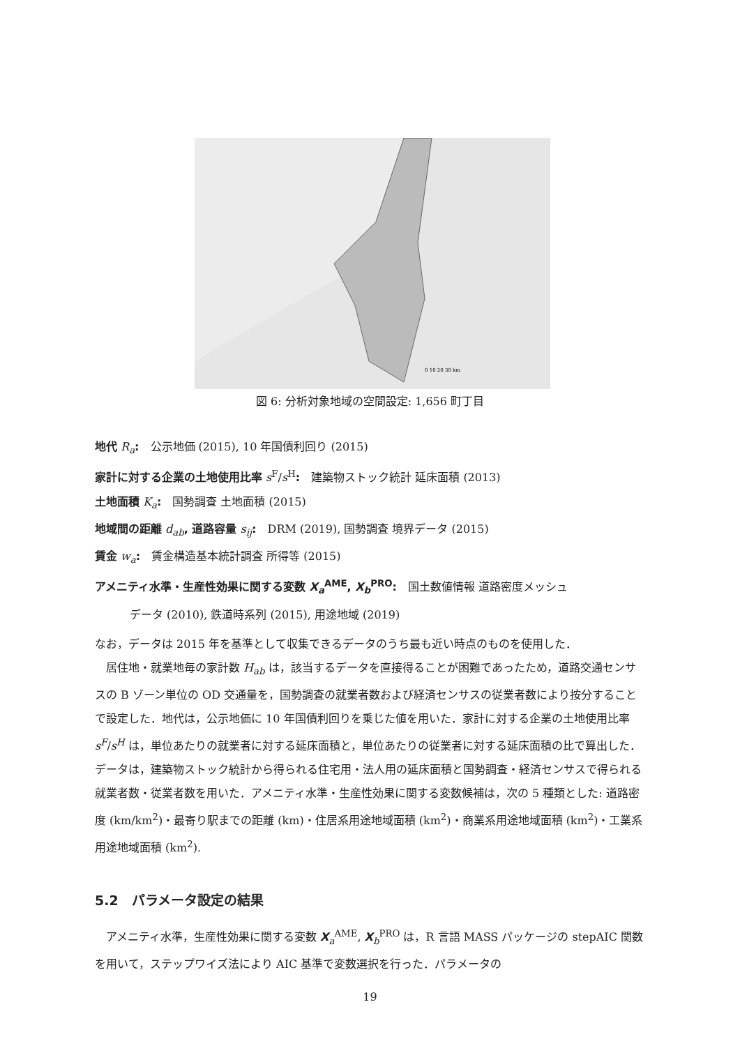0 10 20 30 km
図 6: 分析対象地域の空間設定: 1,656 町丁目
地代 R<sub>a</sub>:　公示地価 (2015), 10 年国債利回り (2015)
家計に対する企業の土地使用比率 s<sup>F</sup>/s<sup>H</sup>:　建築物ストック統計 延床面積 (2013)
土地面積 K<sub>a</sub>:　国勢調査 土地面積 (2015)
地域間の距離 d<sub>ab</sub>, 道路容量 s<sub>ij</sub>:　DRM (2019), 国勢調査 境界データ (2015)
賃金 w<sub>a</sub>:　賃金構造基本統計調査 所得等 (2015)
アメニティ水準・生産性効果に関する変数 X<sub>a</sub><sup>AME</sup>, X<sub>b</sub><sup>PRO</sup>:　国土数値情報 道路密度メッシュ
データ (2010), 鉄道時系列 (2015), 用途地域 (2019)
なお，データは 2015 年を基準として収集できるデータのうち最も近い時点のものを使用した．
　居住地・就業地毎の家計数 H<sub>ab</sub> は，該当するデータを直接得ることが困難であったため，道路交通センサスの B ゾーン単位の OD 交通量を，国勢調査の就業者数および経済センサスの従業者数により按分することで設定した．地代は，公示地価に 10 年国債利回りを乗じた値を用いた．家計に対する企業の土地使用比率 s<sup>F</sup>/s<sup>H</sup> は，単位あたりの就業者に対する延床面積と，単位あたりの従業者に対する延床面積の比で算出した．データは，建築物ストック統計から得られる住宅用・法人用の延床面積と国勢調査・経済センサスで得られる就業者数・従業者数を用いた．アメニティ水準・生産性効果に関する変数候補は，次の 5 種類とした: 道路密度 (km/km<sup>2</sup>)・最寄り駅までの距離 (km)・住居系用途地域面積 (km<sup>2</sup>)・商業系用途地域面積 (km<sup>2</sup>)・工業系用途地域面積 (km<sup>2</sup>).
5.2　パラメータ設定の結果
　アメニティ水準，生産性効果に関する変数 X<sub>a</sub><sup>AME</sup>, X<sub>b</sub><sup>PRO</sup> は，R 言語 MASS パッケージの stepAIC 関数を用いて，ステップワイズ法により AIC 基準で変数選択を行った．パラメータの
19